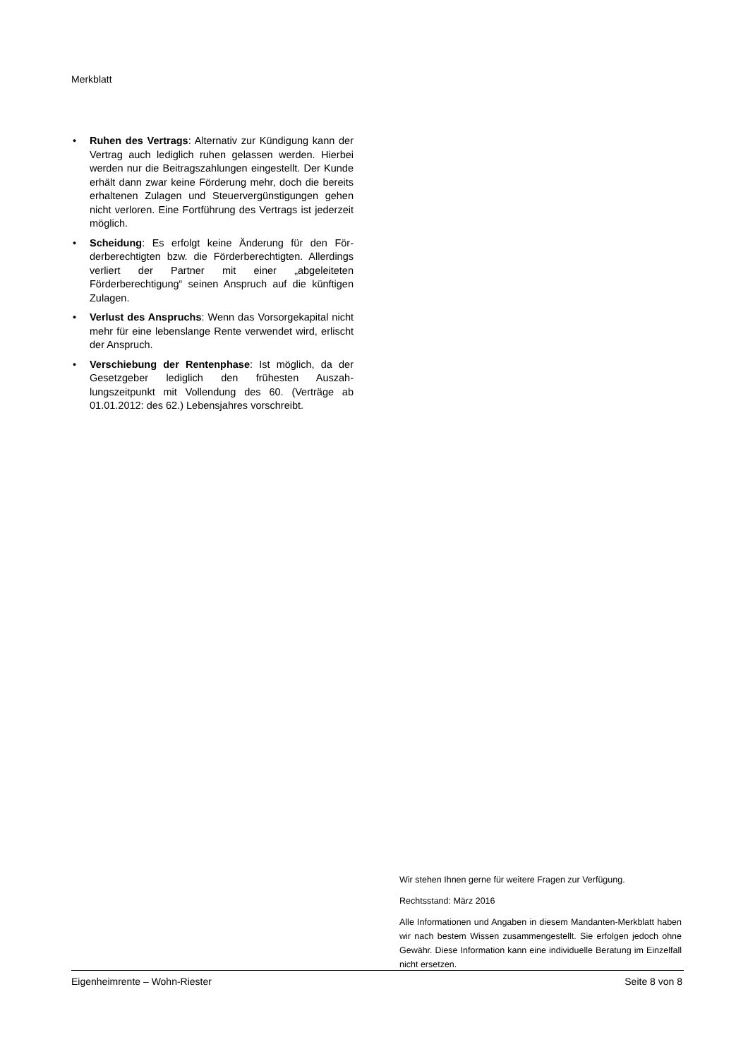Merkblatt
• Ruhen des Vertrags: Alternativ zur Kündigung kann der Vertrag auch lediglich ruhen gelassen werden. Hierbei werden nur die Beitragszahlungen eingestellt. Der Kunde erhält dann zwar keine För­derung mehr, doch die bereits erhaltenen Zulagen und Steuervergünstigungen gehen nicht verloren. Eine Fortführung des Vertrags ist jederzeit möglich.
• Scheidung: Es erfolgt keine Änderung für den För­derberechtigten bzw. die Förderberechtigten. Aller­dings verliert der Partner mit einer „abgeleiteten Förderberechtigung“ seinen Anspruch auf die künf­tigen Zulagen.
• Verlust des Anspruchs: Wenn das Vorsorgekapital nicht mehr für eine lebenslange Rente verwendet wird, erlischt der Anspruch.
• Verschiebung der Rentenphase: Ist möglich, da der Gesetzgeber lediglich den frühesten Auszah­lungszeitpunkt mit Vollendung des 60. (Verträge ab 01.01.2012: des 62.) Lebensjahres vorschreibt.
Wir stehen Ihnen gerne für weitere Fragen zur Verfügung.
Rechtsstand: März 2016
Alle Informationen und Angaben in diesem Mandanten-Merkblatt haben wir nach bestem Wissen zusammengestellt. Sie erfolgen jedoch ohne Gewähr. Diese Information kann eine individuelle Beratung im Einzelfall nicht ersetzen.
Eigenheimrente – Wohn-Riester Seite 8 von 8